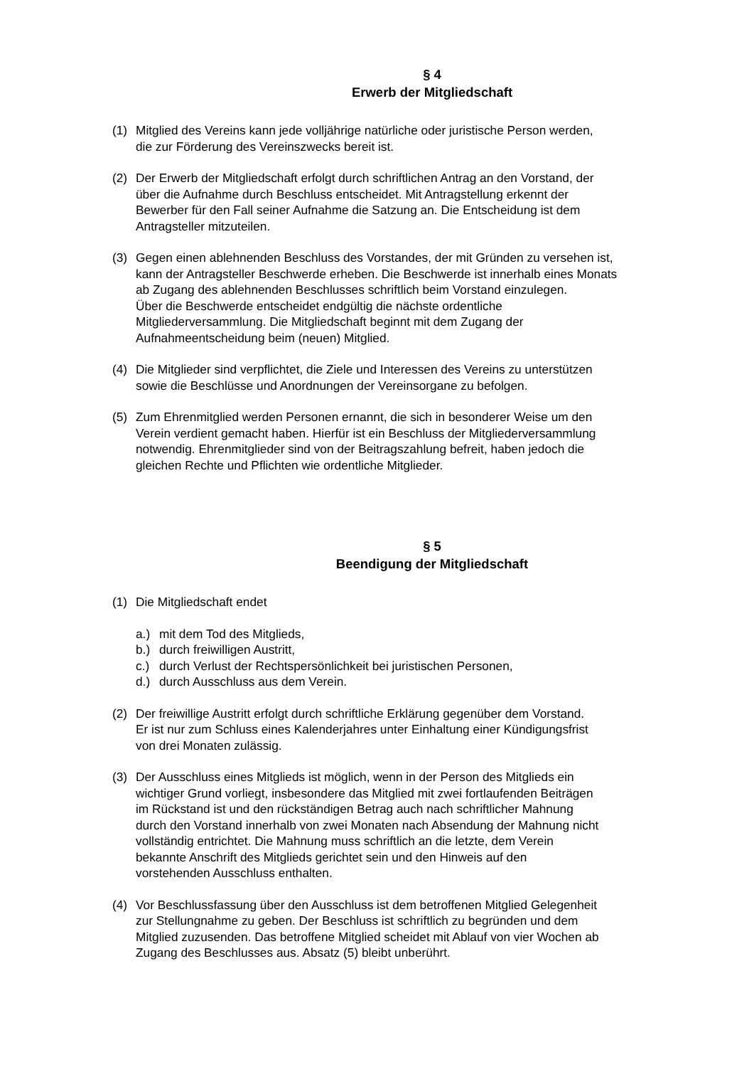§ 4
Erwerb der Mitgliedschaft
(1) Mitglied des Vereins kann jede volljährige natürliche oder juristische Person werden,
die zur Förderung des Vereinszwecks bereit ist.
(2) Der Erwerb der Mitgliedschaft erfolgt durch schriftlichen Antrag an den Vorstand, der
über die Aufnahme durch Beschluss entscheidet. Mit Antragstellung erkennt der
Bewerber für den Fall seiner Aufnahme die Satzung an. Die Entscheidung ist dem
Antragsteller mitzuteilen.
(3) Gegen einen ablehnenden Beschluss des Vorstandes, der mit Gründen zu versehen ist,
kann der Antragsteller Beschwerde erheben. Die Beschwerde ist innerhalb eines Monats
ab Zugang des ablehnenden Beschlusses schriftlich beim Vorstand einzulegen.
Über die Beschwerde entscheidet endgültig die nächste ordentliche
Mitgliederversammlung. Die Mitgliedschaft beginnt mit dem Zugang der
Aufnahmeentscheidung beim (neuen) Mitglied.
(4) Die Mitglieder sind verpflichtet, die Ziele und Interessen des Vereins zu unterstützen
sowie die Beschlüsse und Anordnungen der Vereinsorgane zu befolgen.
(5) Zum Ehrenmitglied werden Personen ernannt, die sich in besonderer Weise um den
Verein verdient gemacht haben. Hierfür ist ein Beschluss der Mitgliederversammlung
notwendig. Ehrenmitglieder sind von der Beitragszahlung befreit, haben jedoch die
gleichen Rechte und Pflichten wie ordentliche Mitglieder.
§ 5
Beendigung der Mitgliedschaft
(1) Die Mitgliedschaft endet
a.) mit dem Tod des Mitglieds,
b.) durch freiwilligen Austritt,
c.) durch Verlust der Rechtspersönlichkeit bei juristischen Personen,
d.) durch Ausschluss aus dem Verein.
(2) Der freiwillige Austritt erfolgt durch schriftliche Erklärung gegenüber dem Vorstand.
Er ist nur zum Schluss eines Kalenderjahres unter Einhaltung einer Kündigungsfrist
von drei Monaten zulässig.
(3) Der Ausschluss eines Mitglieds ist möglich, wenn in der Person des Mitglieds ein
wichtiger Grund vorliegt, insbesondere das Mitglied mit zwei fortlaufenden Beiträgen
im Rückstand ist und den rückständigen Betrag auch nach schriftlicher Mahnung
durch den Vorstand innerhalb von zwei Monaten nach Absendung der Mahnung nicht
vollständig entrichtet. Die Mahnung muss schriftlich an die letzte, dem Verein
bekannte Anschrift des Mitglieds gerichtet sein und den Hinweis auf den
vorstehenden Ausschluss enthalten.
(4) Vor Beschlussfassung über den Ausschluss ist dem betroffenen Mitglied Gelegenheit
zur Stellungnahme zu geben. Der Beschluss ist schriftlich zu begründen und dem
Mitglied zuzusenden. Das betroffene Mitglied scheidet mit Ablauf von vier Wochen ab
Zugang des Beschlusses aus. Absatz (5) bleibt unberührt.